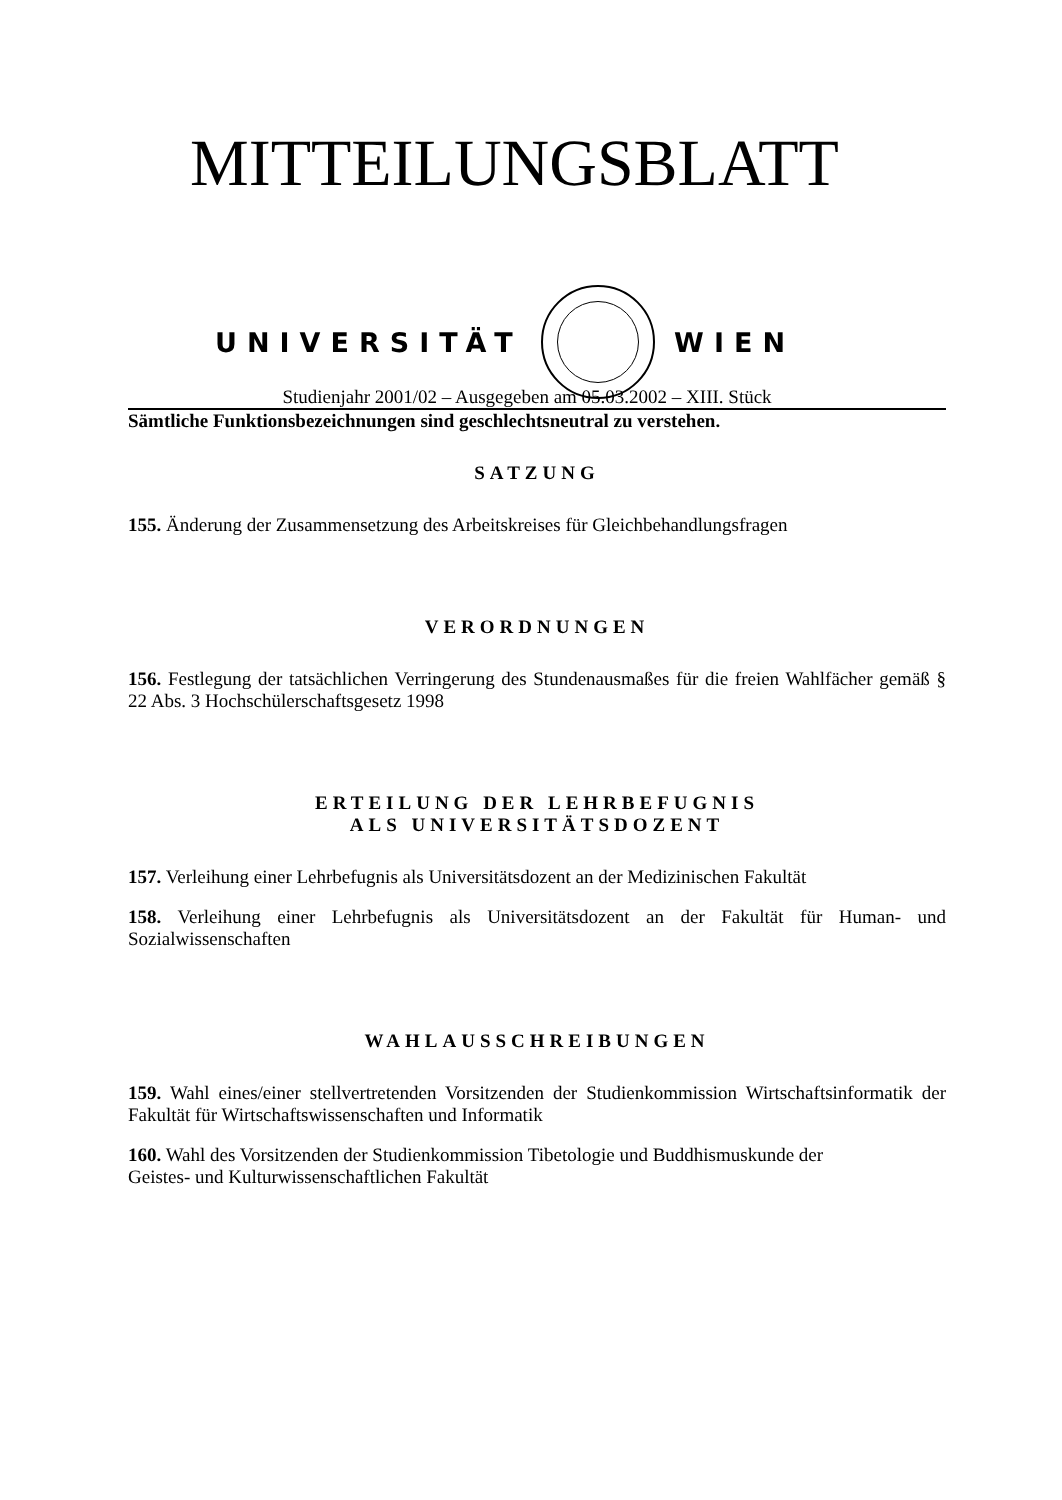MITTEILUNGSBLATT
UNIVERSITÄT WIEN
Studienjahr 2001/02 – Ausgegeben am 05.03.2002 – XIII. Stück
Sämtliche Funktionsbezeichnungen sind geschlechtsneutral zu verstehen.
SATZUNG
155. Änderung der Zusammensetzung des Arbeitskreises für Gleichbehandlungsfragen
VERORDNUNGEN
156. Festlegung der tatsächlichen Verringerung des Stundenausmaßes für die freien Wahlfächer gemäß § 22 Abs. 3 Hochschülerschaftsgesetz 1998
ERTEILUNG DER LEHRBEFUGNIS
ALS UNIVERSITÄTSDOZENT
157. Verleihung einer Lehrbefugnis als Universitätsdozent an der Medizinischen Fakultät
158. Verleihung einer Lehrbefugnis als Universitätsdozent an der Fakultät für Human- und Sozialwissenschaften
WAHLAUSSCHREIBUNGEN
159. Wahl eines/einer stellvertretenden Vorsitzenden der Studienkommission Wirtschaftsinformatik der Fakultät für Wirtschaftswissenschaften und Informatik
160. Wahl des Vorsitzenden der Studienkommission Tibetologie und Buddhismuskunde der
Geistes- und Kulturwissenschaftlichen Fakultät